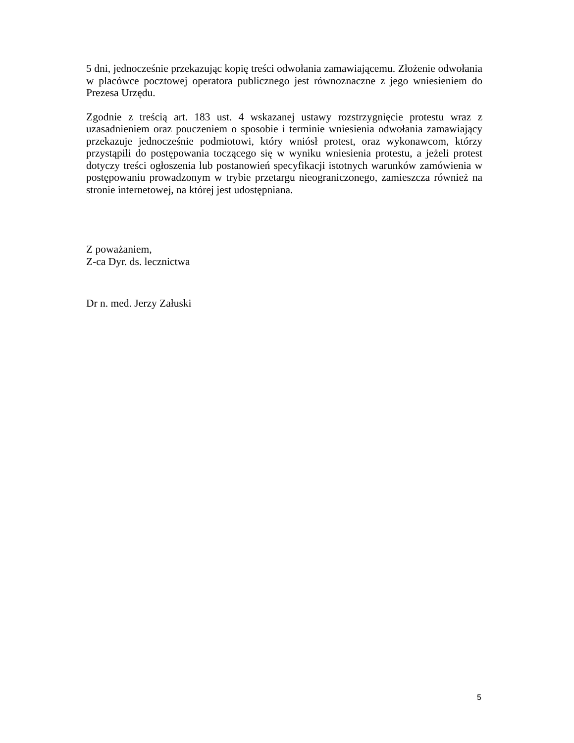5 dni, jednocześnie przekazując kopię treści odwołania zamawiającemu. Złożenie odwołania w placówce pocztowej operatora publicznego jest równoznaczne z jego wniesieniem do Prezesa Urzędu.
Zgodnie z treścią art. 183 ust. 4 wskazanej ustawy rozstrzygnięcie protestu wraz z uzasadnieniem oraz pouczeniem o sposobie i terminie wniesienia odwołania zamawiający przekazuje jednocześnie podmiotowi, który wniósł protest, oraz wykonawcom, którzy przystąpili do postępowania toczącego się w wyniku wniesienia protestu, a jeżeli protest dotyczy treści ogłoszenia lub postanowień specyfikacji istotnych warunków zamówienia w postępowaniu prowadzonym w trybie przetargu nieograniczonego, zamieszcza również na stronie internetowej, na której jest udostępniana.
Z poważaniem,
Z-ca Dyr. ds. lecznictwa
Dr n. med. Jerzy Załuski
5